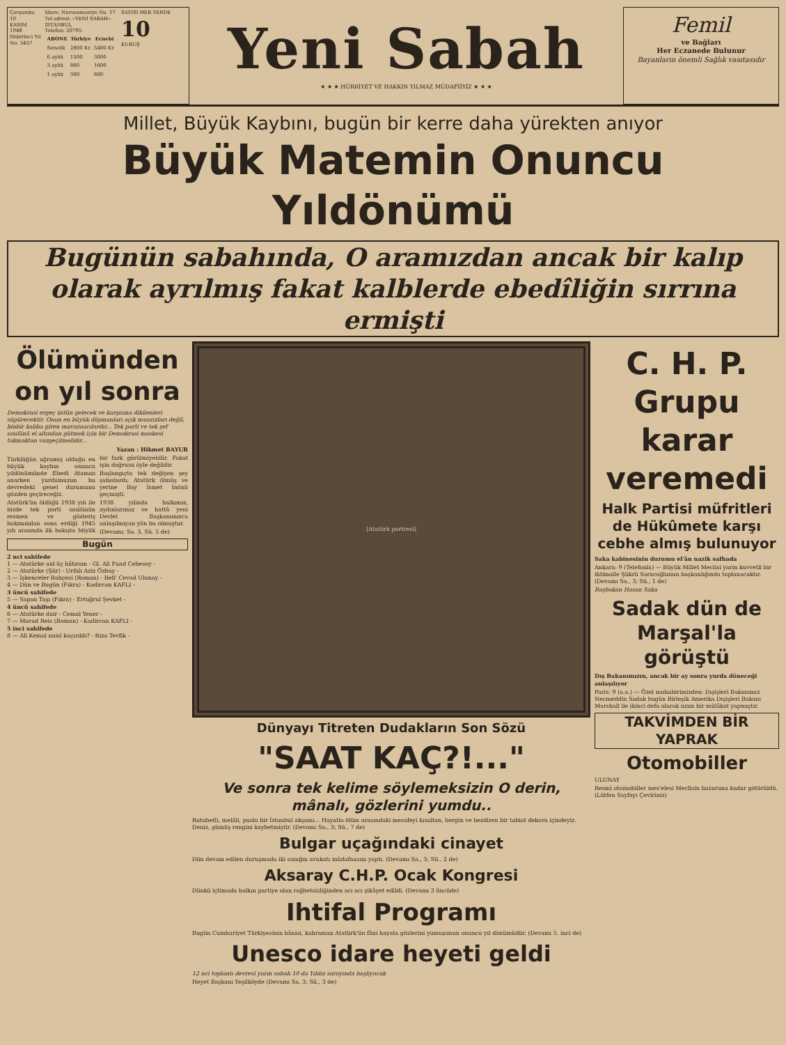Çarşamba
10
KASIM
1948
Onbirinci Yıl
No. 3457
İdare: Nuruosmaniye No. 17
Tel adresi: «YENİ SABAH»
İSTANBUL
Telefon: 20795
| ABONE | Türkiye | Ecnebi |
| --- | --- | --- |
| Senelik | 2800 Kr. | 5400 Kr. |
| 6 aylık | 1500 | 3000 |
| 3 aylık | 800 | 1600 |
| 1 aylık | 300 | 600 |
SAYISI HER YERDE
10
KURUŞ
Yeni Sabah
★ ★ ★ HÜRRİYET VE HAKKIN YILMAZ MÜDAFİİYİZ ★ ★ ★
Femil
ve Bağları
Her Eczanede Bulunur
Bayanların önemli Sağlık vasıtasıdır
Millet, Büyük Kaybını, bugün bir kerre daha yürekten anıyor
Büyük Matemin Onuncu Yıldönümü
Bugünün sabahında, O aramızdan ancak bir kalıp olarak ayrılmış fakat kalblerde ebedîliğin sırrına ermişti
Ölümünden on yıl sonra
Demokrasi ergeç üstün gelecek ve karşısına dikilenleri süpürecektir. Onun en büyük düşmanları açık muarızları değil, binbir kalıba giren muvazaacılardır... Tek parti ve tek şef usulünü el altından gütmek için bir Demokrasi maskesi takmaktan vazgeçilmelidir...
Yazan : Hikmet BAYUR
Türklüğün uğramış olduğu en büyük kaybın onuncu yıldönümünde Ebedi Atamızı anarken yurdumuzun bu devredeki genel durumunu gözden geçireceğiz.
Atatürk'ün öldüğü 1938 yılı ile bizde tek parti usulünün resmen ve gösteriş bakımından sona erdiği 1945 yılı arasında ilk bakışta büyük bir fark görülmiyebilir. Fakat işin doğrusu öyle değildir.
Başlangıçta tek değişen şey şahıslardı; Atatürk ölmüş ve yerine Bay İsmet İnönü geçmişti.
1938 yılında halkımız, aydınlarımız ve hattâ yeni Devlet Başkanımızca anlaşılmıyan yön bu olmuştur.
(Devamı: Sa. 3, Sü. 5 de)
Bugün
2 nci sahifede
1 — Atatürke aid üç hâtıram - Gl. Ali Fuad Cebesoy -
2 — Atatürke (Şiir) - Urfalı Aziz Özbay -
3 — İşkenceler Bahçesi (Roman) - Refi' Cevad Ulunay -
4 — Dün ve Bugün (Fıkra) - Kadircan KAFLI -
3 üncü sahifede
5 — Sapan Taşı (Fıkra) - Ertuğrul Şevket -
4 üncü sahifede
6 — Atatürke dair - Cemal Yener -
7 — Murad Reis (Roman) - Kadircan KAFLI -
5 inci sahifede
8 — Ali Kemal nasıl kaçırıldı? - Rıza Tevfik -
[Atatürk portresi]
Dünyayı Titreten Dudakların Son Sözü
"SAAT KAÇ?!..."
Ve sonra tek kelime söylemeksizin O derin, mânalı, gözlerini yumdu..
Rutubetli, melâli, puslu bir İstanbul akşamı... Hayatla ölüm arasındaki mesafeyi kısaltan, bergin ve bezdiren bir tabiat dekoru içindeyiz. Deniz, gümüş rengini kaybetmiştir. (Devamı Sa., 3; Sü., 7 de)
Bulgar uçağındaki cinayet
Dün devam edilen duruşmada iki sanığın avukatı müdafaasını yaptı. (Devamı Sa., 3; Sü., 2 de)
Aksaray C.H.P. Ocak Kongresi
Dünkü içtimada halkın partiye olan rağbetsizliğinden acı acı şikâyet edildi. (Devamı 3 üncüde)
Ihtifal Programı
Bugün Cumhuriyet Türkiyesinin bânisi, kahraman Atatürk'ün fâni hayata gözlerini yumuşunun onuncu yıl dönümüdür. (Devamı 5. inci de)
Unesco idare heyeti geldi
12 nci toplantı devresi yarın sabah 10 da Yıldız sarayında başlıyacak
Heyet Başkanı Yeşilköyde (Devamı Sa, 3; Sü., 3 de)
C. H. P. Grupu karar veremedi
Halk Partisi müfritleri de Hükûmete karşı cebhe almış bulunuyor
Saka kabinesinin durumu el'ân nazik safhada
Ankara: 9 (Telefonla) — Büyük Millet Meclisi yarın kuvvetli bir ihtimalle Şükrü Saracoğlunun başkanlığında toplanacaktır. (Devamı Sa., 3; Sü., 1 de)
Başbakan Hasan Saka
Sadak dün de Marşal'la görüştü
Dış Bakanımızın, ancak bir ay sonra yurda döneceği anlaşılıyor
Paris: 9 (a.a.) — Özel muhabirimizden: Dışişleri Bakanımız Necmeddin Sadak bugün Birleşik Amerika Dışişleri Bakanı Marshall ile ikinci defa olarak uzun bir mülâkat yapmıştır.
TAKVİMDEN BİR YAPRAK
Otomobiller
ULUNAY
Resmi otomobiller mes'elesi Meclisin huzuruna kadar götürüldü. (Lütfen Sayfayı Çeviriniz)